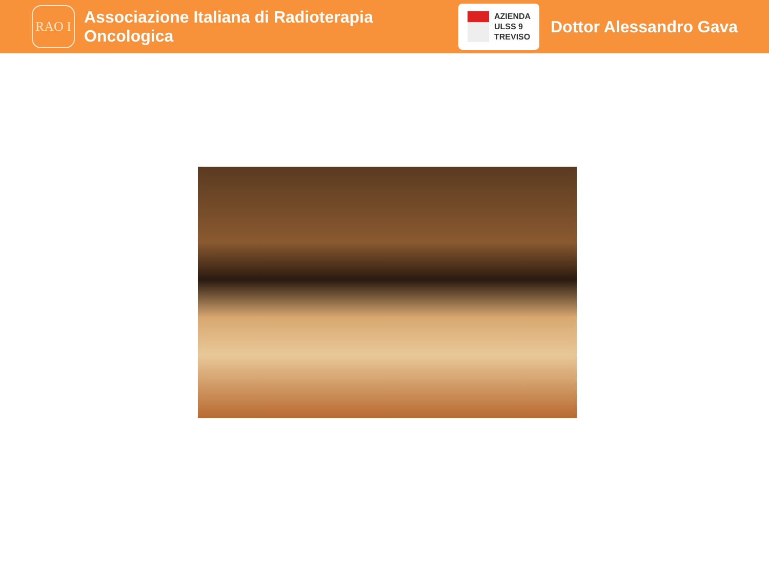RAO I
Associazione Italiana di Radioterapia Oncologica
AZIENDA
ULSS 9
TREVISO
Dottor Alessandro Gava